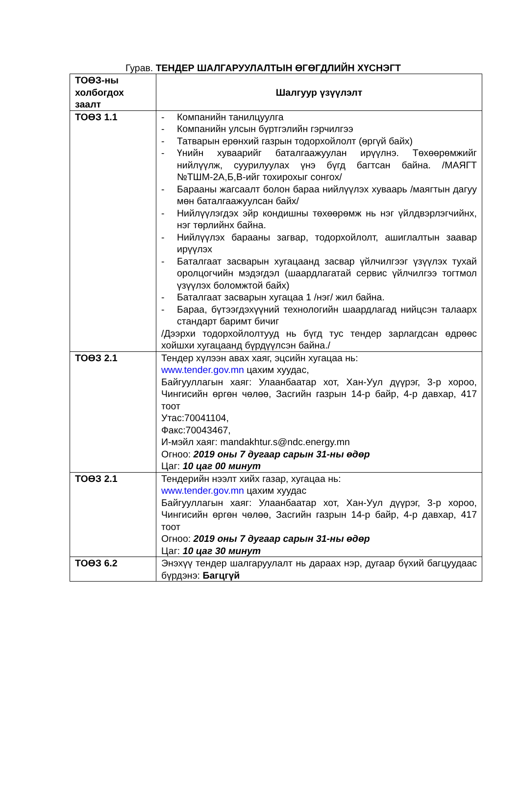Гурав. ТЕНДЕР ШАЛГАРУУЛАЛТЫН ӨГӨГДЛИЙН ХҮСНЭГТ
| ТОӨЗ-ны холбогдох заалт | Шалгуур үзүүлэлт |
| --- | --- |
| ТОӨЗ 1.1 | - Компанийн танилцуулга - Компанийн улсын бүртгэлийн гэрчилгээ - Татварын ерөнхий газрын тодорхойлолт (өргүй байх) - Үнийн хуваарийг баталгаажуулан ирүүлнэ. Төхөөрөмжийг нийлүүлж, суурилуулах үнэ бүгд багтсан байна. /МАЯГТ №ТШМ-2А,Б,В-ийг тохирохыг сонгох/ - Барааны жагсаалт болон бараа нийлүүлэх хуваарь /маягтын дагуу мөн баталгаажуулсан байх/ - Нийлүүлэгдэх эйр кондишны төхөөрөмж нь нэг үйлдвэрлэгчийнх, нэг төрлийнх байна. - Нийлүүлэх барааны загвар, тодорхойлолт, ашиглалтын заавар ирүүлэх - Баталгаат засварын хугацаанд засвар үйлчилгээг үзүүлэх тухай оролцогчийн мэдэгдэл (шаардлагатай сервис үйлчилгээ тогтмол үзүүлэх боломжтой байх) - Баталгаат засварын хугацаа 1 /нэг/ жил байна. - Бараа, бүтээгдэхүүний технологийн шаардлагад нийцсэн талаарх стандарт баримт бичиг /Дээрхи тодорхойлолтууд нь бүгд тус тендер зарлагдсан өдрөөс хойшхи хугацаанд бүрдүүлсэн байна./ |
| ТОӨЗ 2.1 | Тендер хүлээн авах хаяг, эцсийн хугацаа нь: www.tender.gov.mn цахим хуудас, Байгууллагын хаяг: Улаанбаатар хот, Хан-Уул дүүрэг, 3-р хороо, Чингисийн өргөн чөлөө, Засгийн газрын 14-р байр, 4-р давхар, 417 тоот Утас:70041104, Факс:70043467, И-мэйл хаяг: mandakhtur.s@ndc.energy.mn Огноо: 2019 оны 7 дугаар сарын 31-ны өдөр Цаг: 10 цаг 00 минут |
| ТОӨЗ 2.1 | Тендерийн нээлт хийх газар, хугацаа нь: www.tender.gov.mn цахим хуудас Байгууллагын хаяг: Улаанбаатар хот, Хан-Уул дүүрэг, 3-р хороо, Чингисийн өргөн чөлөө, Засгийн газрын 14-р байр, 4-р давхар, 417 тоот Огноо: 2019 оны 7 дугаар сарын 31-ны өдөр Цаг: 10 цаг 30 минут |
| ТОӨЗ 6.2 | Энэхүү тендер шалгаруулалт нь дараах нэр, дугаар бүхий багцуудаас бүрдэнэ: Багцгүй |